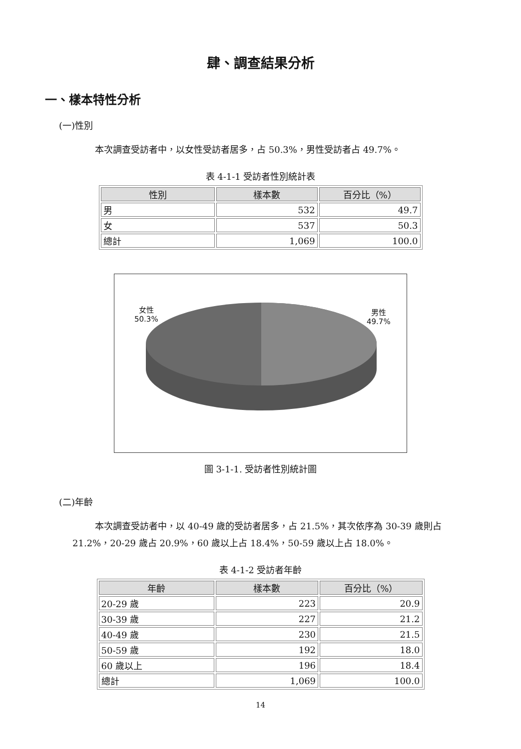肆、調查結果分析
一、樣本特性分析
(一)性別
本次調查受訪者中，以女性受訪者居多，占 50.3%，男性受訪者占 49.7%。
表 4-1-1 受訪者性別統計表
| 性別 | 樣本數 | 百分比（%） |
| --- | --- | --- |
| 男 | 532 | 49.7 |
| 女 | 537 | 50.3 |
| 總計 | 1,069 | 100.0 |
女性
50.3%
男性
49.7%
圖 3-1-1. 受訪者性別統計圖
(二)年齡
本次調查受訪者中，以 40-49 歲的受訪者居多，占 21.5%，其次依序為 30-39 歲則占 21.2%，20-29 歲占 20.9%，60 歲以上占 18.4%，50-59 歲以上占 18.0%。
表 4-1-2 受訪者年齡
| 年齡 | 樣本數 | 百分比（%） |
| --- | --- | --- |
| 20-29 歲 | 223 | 20.9 |
| 30-39 歲 | 227 | 21.2 |
| 40-49 歲 | 230 | 21.5 |
| 50-59 歲 | 192 | 18.0 |
| 60 歲以上 | 196 | 18.4 |
| 總計 | 1,069 | 100.0 |
14